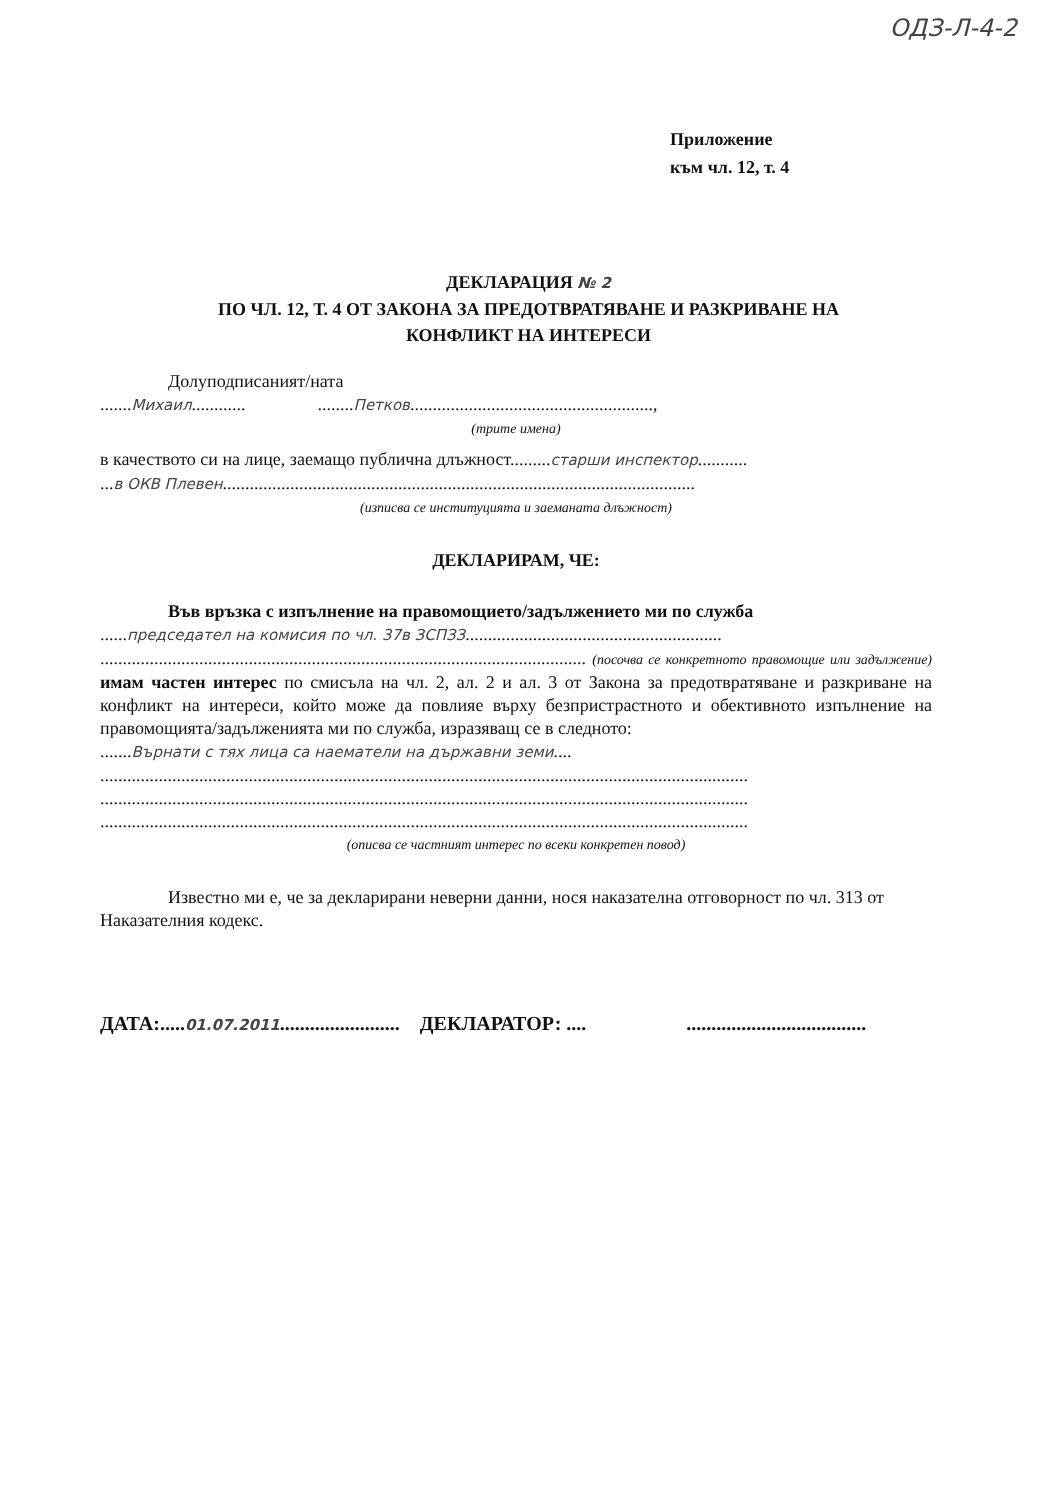ОДЗ-Л-4-2
Приложение
към чл. 12, т. 4
ДЕКЛАРАЦИЯ № 2
ПО ЧЛ. 12, Т. 4 ОТ ЗАКОНА ЗА ПРЕДОТВРАТЯВАНЕ И РАЗКРИВАНЕ НА
КОНФЛИКТ НА ИНТЕРЕСИ
Долуподписаният/ната
.......Михаил............ ........Петков......................................................,
(трите имена)
в качеството си на лице, заемащо публична длъжност.........старши инспектор...........
...в ОКВ Плевен.........................................................................................................
(изписва се институцията и заеманата длъжност)
ДЕКЛАРИРАМ, ЧЕ:
Във връзка с изпълнение на правомощието/задължението ми по служба
......председател на комисия по чл. 37в ЗСПЗЗ.........................................................
............................................................................................................ (посочва се конкретното правомощие или задължение) имам частен интерес по смисъла на чл. 2, ал. 2 и ал. 3 от Закона за предотвратяване и разкриване на конфликт на интереси, който може да повлияе върху безпристрастното и обективното изпълнение на правомощията/задълженията ми по служба, изразяващ се в следното:
.......Върнати с тях лица са наематели на държавни земи....
................................................................................................................................................
................................................................................................................................................
................................................................................................................................................
(описва се частният интерес по всеки конкретен повод)
Известно ми е, че за декларирани неверни данни, нося наказателна отговорност по чл. 313 от Наказателния кодекс.
ДАТА:.....01.07.2011........................ ДЕКЛАРАТОР: .... ....................................